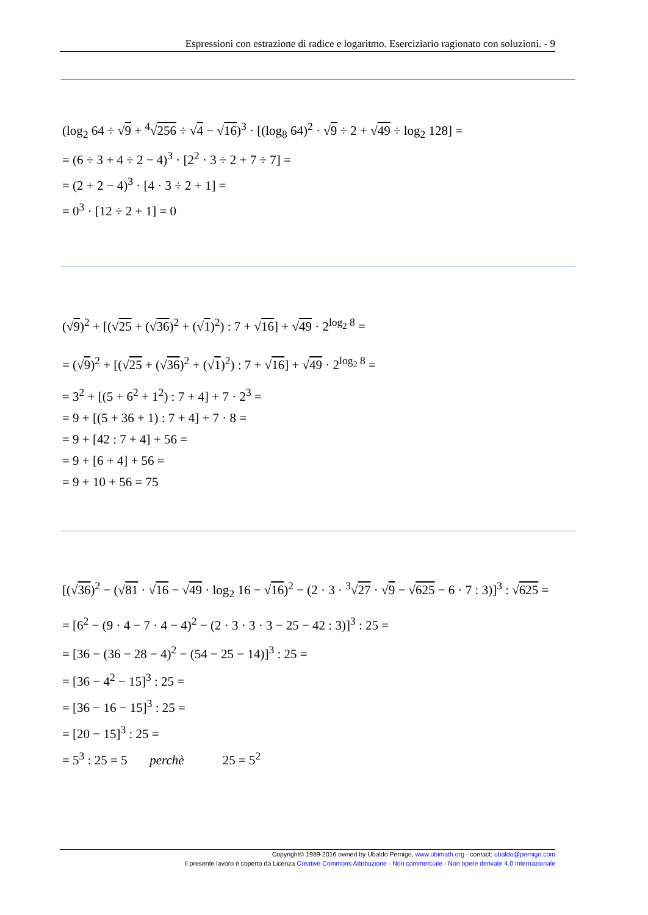Espressioni con estrazione di radice e logaritmo. Eserciziario ragionato con soluzioni. - 9
(log<sub>2</sub> 64 ÷ √9 + <sup>4</sup>√256 ÷ √4 − √16)<sup>3</sup> · [(log<sub>8</sub> 64)<sup>2</sup> · √9 ÷ 2 + √49 ÷ log<sub>2</sub> 128] =
= (6 ÷ 3 + 4 ÷ 2 − 4)<sup>3</sup> · [2<sup>2</sup> · 3 ÷ 2 + 7 ÷ 7] =
= (2 + 2 − 4)<sup>3</sup> · [4 · 3 ÷ 2 + 1] =
= 0<sup>3</sup> · [12 ÷ 2 + 1] = 0
(√9)<sup>2</sup> + [(√25 + (√36)<sup>2</sup> + (√1)<sup>2</sup>) : 7 + √16] + √49 · 2<sup>log<sub>2</sub> 8</sup> =
= (√9)<sup>2</sup> + [(√25 + (√36)<sup>2</sup> + (√1)<sup>2</sup>) : 7 + √16] + √49 · 2<sup>log<sub>2</sub> 8</sup> =
= 3<sup>2</sup> + [(5 + 6<sup>2</sup> + 1<sup>2</sup>) : 7 + 4] + 7 · 2<sup>3</sup> =
= 9 + [(5 + 36 + 1) : 7 + 4] + 7 · 8 =
= 9 + [42 : 7 + 4] + 56 =
= 9 + [6 + 4] + 56 =
= 9 + 10 + 56 = 75
[(√36)<sup>2</sup> − (√81 · √16 − √49 · log<sub>2</sub> 16 − √16)<sup>2</sup> − (2 · 3 · <sup>3</sup>√27 · √9 − √625 − 6 · 7 : 3)]<sup>3</sup> : √625 =
= [6<sup>2</sup> − (9 · 4 − 7 · 4 − 4)<sup>2</sup> − (2 · 3 · 3 · 3 − 25 − 42 : 3)]<sup>3</sup> : 25 =
= [36 − (36 − 28 − 4)<sup>2</sup> − (54 − 25 − 14)]<sup>3</sup> : 25 =
= [36 − 4<sup>2</sup> − 15]<sup>3</sup> : 25 =
= [36 − 16 − 15]<sup>3</sup> : 25 =
= [20 − 15]<sup>3</sup> : 25 =
= 5<sup>3</sup> : 25 = 5 perchè 25 = 5<sup>2</sup>
Copyright© 1989-2016 owned by Ubaldo Pernigo, www.ubimath.org - contact: ubaldo@pernigo.com
Il presente lavoro è coperto da Licenza Creative Commons Attribuzione - Non commerciale - Non opere derivate 4.0 Internazionale